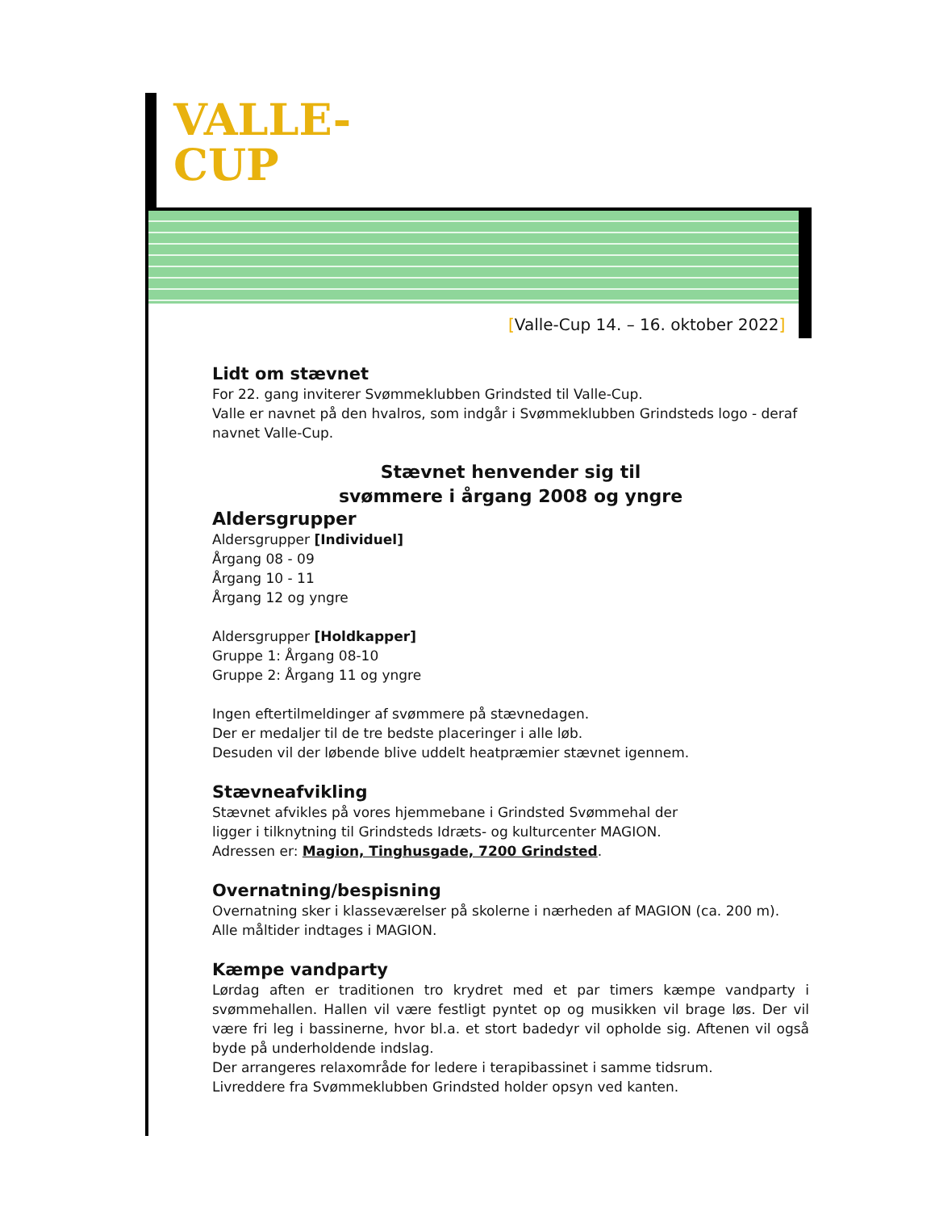VALLE-
CUP
[Valle-Cup 14. – 16. oktober 2022]
Lidt om stævnet
For 22. gang inviterer Svømmeklubben Grindsted til Valle-Cup.
Valle er navnet på den hvalros, som indgår i Svømmeklubben Grindsteds logo - deraf navnet Valle-Cup.
Stævnet henvender sig til
svømmere i årgang 2008 og yngre
Aldersgrupper
Aldersgrupper [Individuel]
Årgang 08 - 09
Årgang 10 - 11
Årgang 12 og yngre
Aldersgrupper [Holdkapper]
Gruppe 1: Årgang 08-10
Gruppe 2: Årgang 11 og yngre
Ingen eftertilmeldinger af svømmere på stævnedagen.
Der er medaljer til de tre bedste placeringer i alle løb.
Desuden vil der løbende blive uddelt heatpræmier stævnet igennem.
Stævneafvikling
Stævnet afvikles på vores hjemmebane i Grindsted Svømmehal der
ligger i tilknytning til Grindsteds Idræts- og kulturcenter MAGION.
Adressen er: Magion, Tinghusgade, 7200 Grindsted.
Overnatning/bespisning
Overnatning sker i klasseværelser på skolerne i nærheden af MAGION (ca. 200 m). Alle måltider indtages i MAGION.
Kæmpe vandparty
Lørdag aften er traditionen tro krydret med et par timers kæmpe vandparty i svømmehallen. Hallen vil være festligt pyntet op og musikken vil brage løs. Der vil være fri leg i bassinerne, hvor bl.a. et stort badedyr vil opholde sig. Aftenen vil også byde på underholdende indslag.
Der arrangeres relaxområde for ledere i terapibassinet i samme tidsrum.
Livreddere fra Svømmeklubben Grindsted holder opsyn ved kanten.